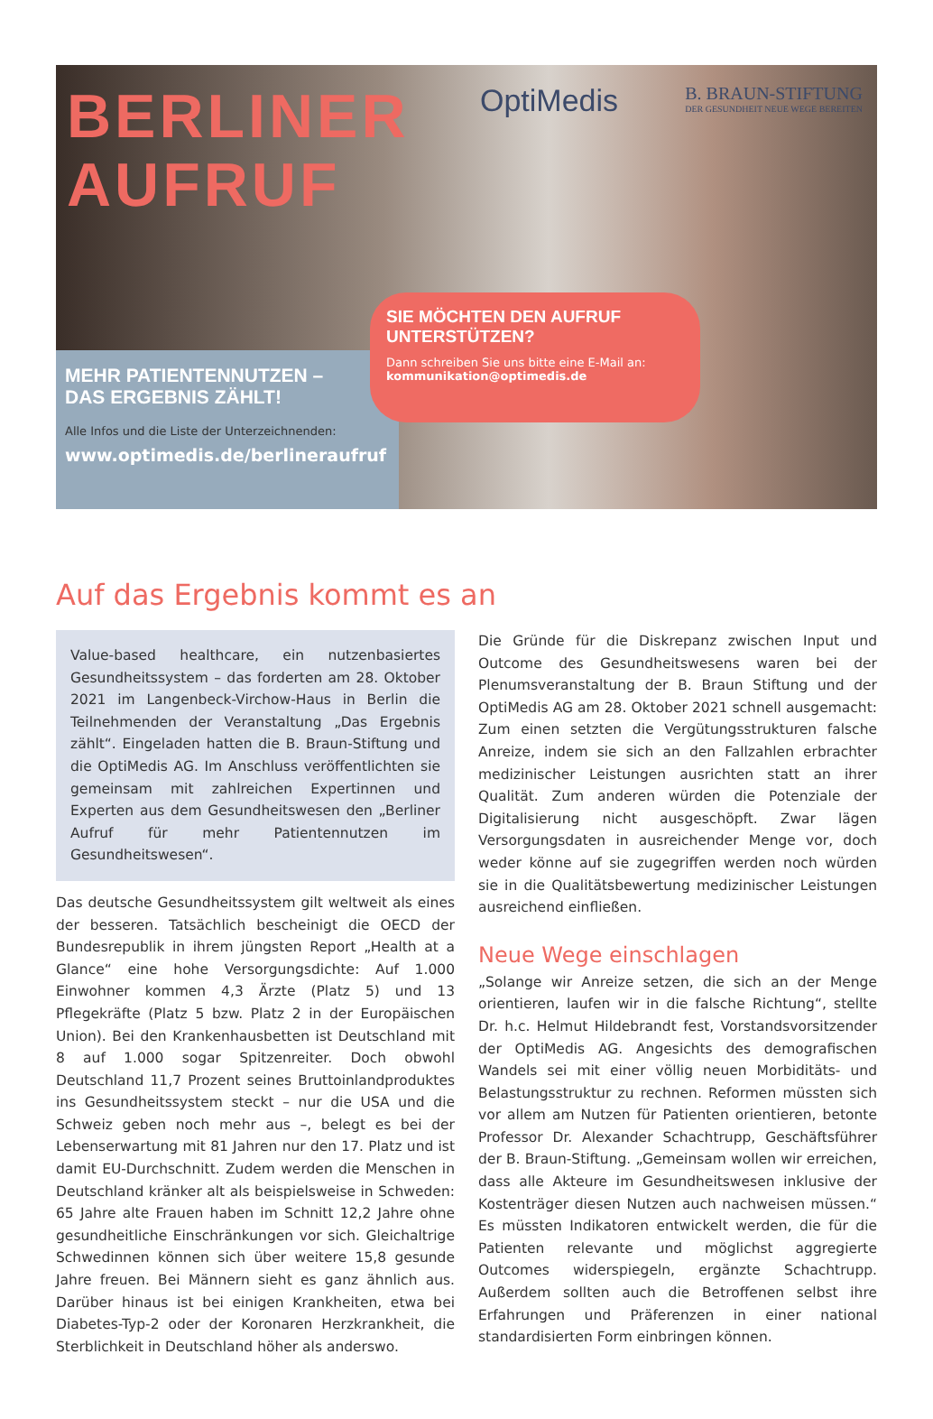BERLINER
AUFRUF
OptiMedis
B. BRAUN-STIFTUNG
DER GESUNDHEIT NEUE WEGE BEREITEN
MEHR PATIENTENNUTZEN –
DAS ERGEBNIS ZÄHLT!
Alle Infos und die Liste der Unterzeichnenden:
www.optimedis.de/berlineraufruf
SIE MÖCHTEN DEN AUFRUF
UNTERSTÜTZEN?
Dann schreiben Sie uns bitte eine E-Mail an:
kommunikation@optimedis.de
Auf das Ergebnis kommt es an
Value-based healthcare, ein nutzenbasiertes Gesundheitssystem – das forderten am 28. Oktober 2021 im Langenbeck-Virchow-Haus in Berlin die Teilnehmenden der Veranstaltung „Das Ergebnis zählt“. Eingeladen hatten die B. Braun-Stiftung und die OptiMedis AG. Im Anschluss veröffentlichten sie gemeinsam mit zahlreichen Expertinnen und Experten aus dem Gesundheitswesen den „Berliner Aufruf für mehr Patientennutzen im Gesundheitswesen“.
Das deutsche Gesundheitssystem gilt weltweit als eines der besseren. Tatsächlich bescheinigt die OECD der Bundesrepublik in ihrem jüngsten Report „Health at a Glance“ eine hohe Versorgungsdichte: Auf 1.000 Einwohner kommen 4,3 Ärzte (Platz 5) und 13 Pflegekräfte (Platz 5 bzw. Platz 2 in der Europäischen Union). Bei den Krankenhausbetten ist Deutschland mit 8 auf 1.000 sogar Spitzenreiter. Doch obwohl Deutschland 11,7 Prozent seines Bruttoinlandproduktes ins Gesundheitssystem steckt – nur die USA und die Schweiz geben noch mehr aus –, belegt es bei der Lebenserwartung mit 81 Jahren nur den 17. Platz und ist damit EU-Durchschnitt. Zudem werden die Menschen in Deutschland kränker alt als beispielsweise in Schweden: 65 Jahre alte Frauen haben im Schnitt 12,2 Jahre ohne gesundheitliche Einschränkungen vor sich. Gleichaltrige Schwedinnen können sich über weitere 15,8 gesunde Jahre freuen. Bei Männern sieht es ganz ähnlich aus. Darüber hinaus ist bei einigen Krankheiten, etwa bei Diabetes-Typ-2 oder der Koronaren Herzkrankheit, die Sterblichkeit in Deutschland höher als anderswo.
Die Gründe für die Diskrepanz zwischen Input und Outcome des Gesundheitswesens waren bei der Plenumsveranstaltung der B. Braun Stiftung und der OptiMedis AG am 28. Oktober 2021 schnell ausgemacht: Zum einen setzten die Vergütungsstrukturen falsche Anreize, indem sie sich an den Fallzahlen erbrachter medizinischer Leistungen ausrichten statt an ihrer Qualität. Zum anderen würden die Potenziale der Digitalisierung nicht ausgeschöpft. Zwar lägen Versorgungsdaten in ausreichender Menge vor, doch weder könne auf sie zugegriffen werden noch würden sie in die Qualitätsbewertung medizinischer Leistungen ausreichend einfließen.
Neue Wege einschlagen
„Solange wir Anreize setzen, die sich an der Menge orientieren, laufen wir in die falsche Richtung“, stellte Dr. h.c. Helmut Hildebrandt fest, Vorstandsvorsitzender der OptiMedis AG. Angesichts des demografischen Wandels sei mit einer völlig neuen Morbiditäts- und Belastungsstruktur zu rechnen. Reformen müssten sich vor allem am Nutzen für Patienten orientieren, betonte Professor Dr. Alexander Schachtrupp, Geschäftsführer der B. Braun-Stiftung. „Gemeinsam wollen wir erreichen, dass alle Akteure im Gesundheitswesen inklusive der Kostenträger diesen Nutzen auch nachweisen müssen.“ Es müssten Indikatoren entwickelt werden, die für die Patienten relevante und möglichst aggregierte Outcomes widerspiegeln, ergänzte Schachtrupp. Außerdem sollten auch die Betroffenen selbst ihre Erfahrungen und Präferenzen in einer national standardisierten Form einbringen können.